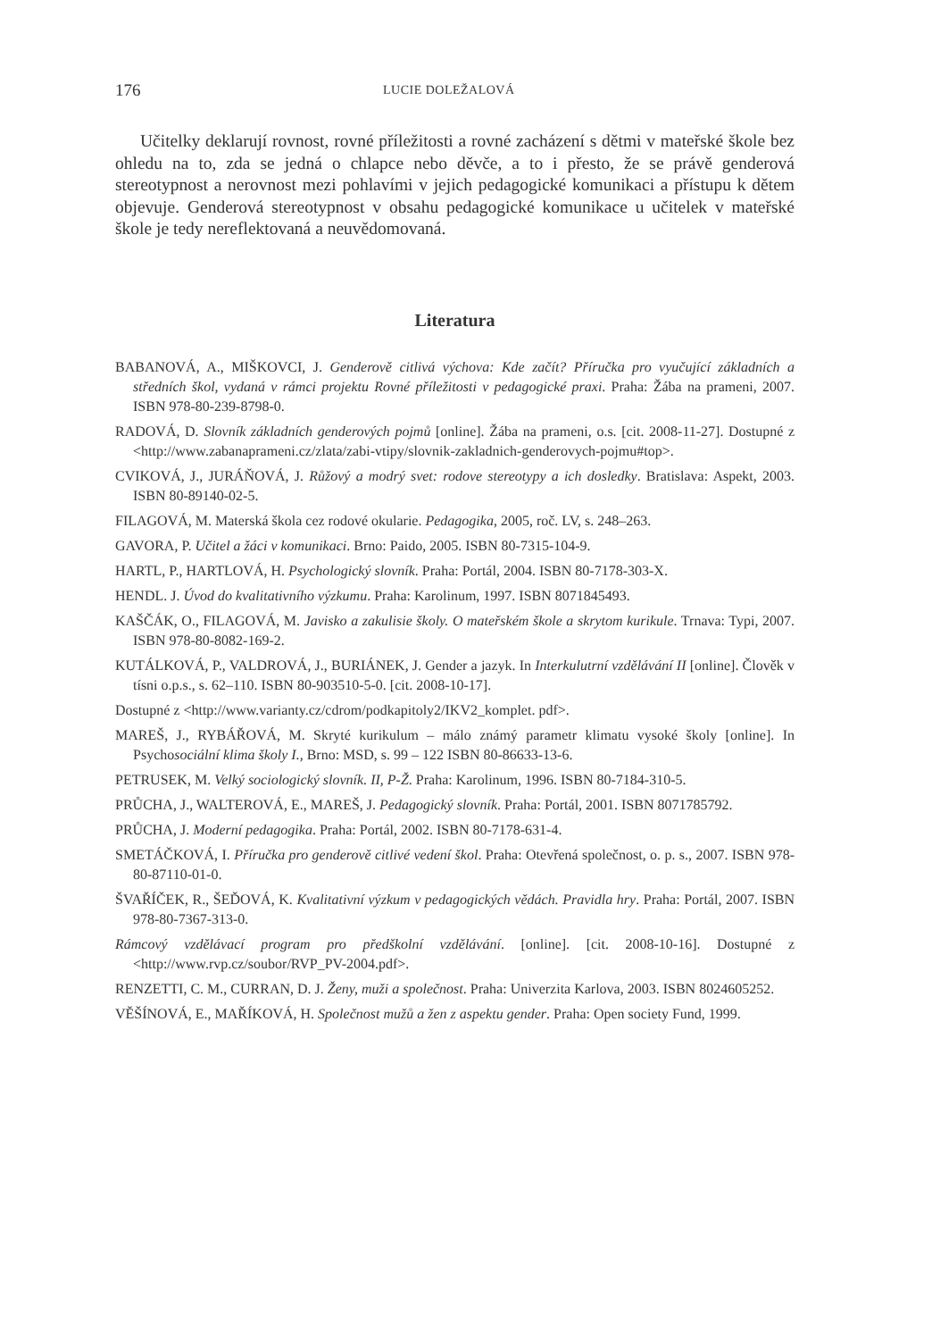176 LUCIE DOLEŽALOVÁ
Učitelky deklarují rovnost, rovné příležitosti a rovné zacházení s dětmi v mateřské škole bez ohledu na to, zda se jedná o chlapce nebo děvče, a to i přesto, že se právě genderová stereotypnost a nerovnost mezi pohlavími v jejich pedagogické komunikaci a přístupu k dětem objevuje. Genderová stereotypnost v obsahu pedagogické komunikace u učitelek v mateřské škole je tedy nereflektovaná a neuvědomovaná.
Literatura
BABANOVÁ, A., MIŠKOVCI, J. Genderově citlivá výchova: Kde začít? Příručka pro vyučující základních a středních škol, vydaná v rámci projektu Rovné příležitosti v pedagogické praxi. Praha: Žába na prameni, 2007. ISBN 978-80-239-8798-0.
RADOVÁ, D. Slovník základních genderových pojmů [online]. Žába na prameni, o.s. [cit. 2008-11-27]. Dostupné z <http://www.zabanaprameni.cz/zlata/zabi-vtipy/slovnik-zakladnich-genderovych-pojmu#top>.
CVIKOVÁ, J., JURÁŇOVÁ, J. Růžový a modrý svet: rodove stereotypy a ich dosledky. Bratislava: Aspekt, 2003. ISBN 80-89140-02-5.
FILAGOVÁ, M. Materská škola cez rodové okularie. Pedagogika, 2005, roč. LV, s. 248–263.
GAVORA, P. Učitel a žáci v komunikaci. Brno: Paido, 2005. ISBN 80-7315-104-9.
HARTL, P., HARTLOVÁ, H. Psychologický slovník. Praha: Portál, 2004. ISBN 80-7178-303-X.
HENDL. J. Úvod do kvalitativního výzkumu. Praha: Karolinum, 1997. ISBN 8071845493.
KAŠČÁK, O., FILAGOVÁ, M. Javisko a zakulisie školy. O mateřském škole a skrytom kurikule. Trnava: Typi, 2007. ISBN 978-80-8082-169-2.
KUTÁLKOVÁ, P., VALDROVÁ, J., BURIÁNEK, J. Gender a jazyk. In Interkulutrní vzdělávání II [online]. Člověk v tísni o.p.s., s. 62–110. ISBN 80-903510-5-0. [cit. 2008-10-17].
Dostupné z <http://www.varianty.cz/cdrom/podkapitoly2/IKV2_komplet. pdf>.
MAREŠ, J., RYBÁŘOVÁ, M. Skryté kurikulum – málo známý parametr klimatu vysoké školy [online]. In Psychosociální klima školy I., Brno: MSD, s. 99 – 122 ISBN 80-86633-13-6.
PETRUSEK, M. Velký sociologický slovník. II, P-Ž. Praha: Karolinum, 1996. ISBN 80-7184-310-5.
PRŮCHA, J., WALTEROVÁ, E., MAREŠ, J. Pedagogický slovník. Praha: Portál, 2001. ISBN 8071785792.
PRŮCHA, J. Moderní pedagogika. Praha: Portál, 2002. ISBN 80-7178-631-4.
SMETÁČKOVÁ, I. Příručka pro genderově citlivé vedení škol. Praha: Otevřená společnost, o. p. s., 2007. ISBN 978-80-87110-01-0.
ŠVAŘÍČEK, R., ŠEĎOVÁ, K. Kvalitativní výzkum v pedagogických vědách. Pravidla hry. Praha: Portál, 2007. ISBN 978-80-7367-313-0.
Rámcový vzdělávací program pro předškolní vzdělávání. [online]. [cit. 2008-10-16]. Dostupné z <http://www.rvp.cz/soubor/RVP_PV-2004.pdf>.
RENZETTI, C. M., CURRAN, D. J. Ženy, muži a společnost. Praha: Univerzita Karlova, 2003. ISBN 8024605252.
VĚŠÍNOVÁ, E., MAŘÍKOVÁ, H. Společnost mužů a žen z aspektu gender. Praha: Open society Fund, 1999.